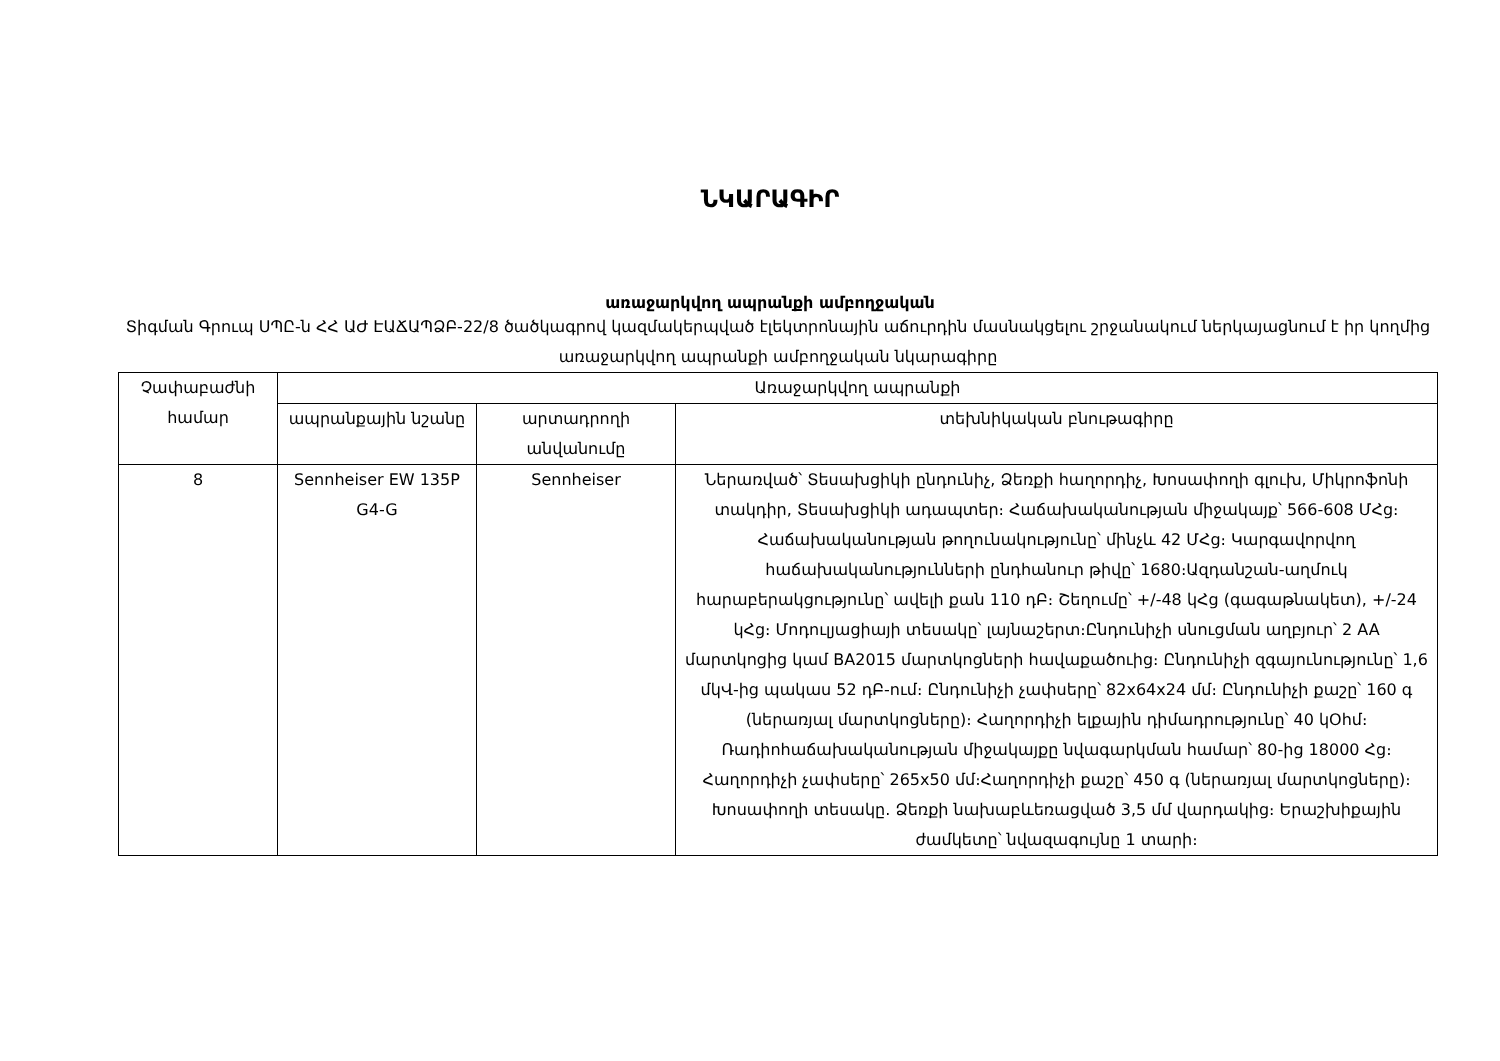ՆԿԱՐԱԳԻՐ
առաջարկվող ապրանքի ամբողջական
Տիգման Գրուպ ՍՊԸ-ն ՀՀ ԱԺ ԷԱՃԱՊՁԲ-22/8 ծածկագրով կազմակերպված էլեկտրոնային աճուրդին մասնակցելու շրջանակում ներկայացնում է իր կողմից առաջարկվող ապրանքի ամբողջական նկարագիրը
| Չափաբաժնի համար | Առաջարկվող ապրանքի | | |
| --- | --- | --- | --- |
| | ապրանքային նշանը | արտադրողի անվանումը | տեխնիկական բնութագիրը |
| 8 | Sennheiser EW 135P G4-G | Sennheiser | Ներառված՝ Տեսախցիկի ընդունիչ, Ձեռքի հաղորդիչ, Խոսափողի գլուխ, Միկրոֆոնի տակդիր, Տեսախցիկի ադապտեր։ Հաճախականության միջակայք՝ 566-608 ՄՀց։ Հաճախականության թողունակությունը՝ մինչև 42 ՄՀց։ Կարգավորվող hաճախականությունների ընդհանուր թիվը՝ 1680։Ազդանշան-աղմուկ հարաբերակցությունը՝ ավելի քան 110 դԲ։ Շեղումը՝ +/-48 կՀց (գագաթնակետ), +/-24 կՀց։ Մոդուլյացիայի տեսակը՝ լայնաշերտ։Ընդունիչի սնուցման աղբյուր՝ 2 AA մարտկոցից կամ BA2015 մարտկոցների հավաքածուից։ Ընդունիչի զգայունությունը՝ 1,6 մկՎ-ից պակաս 52 դԲ-ում։ Ընդունիչի չափսերը՝ 82x64x24 մմ։ Ընդունիչի քաշը՝ 160 գ (ներառյալ մարտկոցները)։ Հաղորդիչի ելքային դիմադրությունը՝ 40 կՕհմ։ Ռադիոհաճախականության միջակայքը նվագարկման համար՝ 80-ից 18000 Հց։ Հաղորդիչի չափսերը՝ 265x50 մմ։Հաղորդիչի քաշը՝ 450 գ (ներառյալ մարտկոցները)։ Խոսափողի տեսակը. Ձեռքի նախաբևեռացված 3,5 մմ վարդակից։ Երաշխիքային ժամկետը՝ նվազագույնը 1 տարի։ |